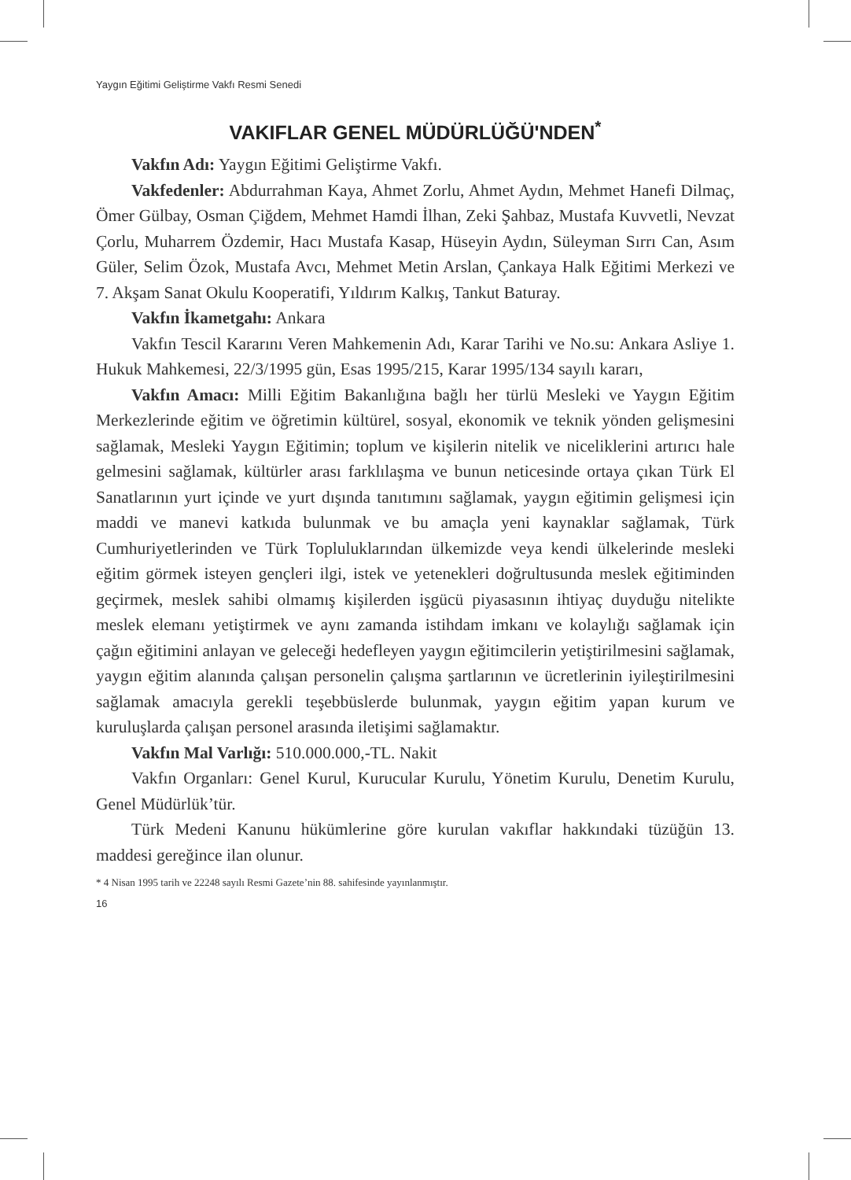Yaygın Eğitimi Geliştirme Vakfı Resmi Senedi
VAKIFLAR GENEL MÜDÜRLÜĞÜ'NDEN<sup>*</sup>
Vakfın Adı: Yaygın Eğitimi Geliştirme Vakfı.
Vakfedenler: Abdurrahman Kaya, Ahmet Zorlu, Ahmet Aydın, Mehmet Hanefi Dilmaç, Ömer Gülbay, Osman Çiğdem, Mehmet Hamdi İlhan, Zeki Şahbaz, Mustafa Kuvvetli, Nevzat Çorlu, Muharrem Özdemir, Hacı Mustafa Kasap, Hüseyin Aydın, Süleyman Sırrı Can, Asım Güler, Selim Özok, Mustafa Avcı, Mehmet Metin Arslan, Çankaya Halk Eğitimi Merkezi ve 7. Akşam Sanat Okulu Kooperatifi, Yıldırım Kalkış, Tankut Baturay.
Vakfın İkametgahı: Ankara
Vakfın Tescil Kararını Veren Mahkemenin Adı, Karar Tarihi ve No.su: Ankara Asliye 1. Hukuk Mahkemesi, 22/3/1995 gün, Esas 1995/215, Karar 1995/134 sayılı kararı,
Vakfın Amacı: Milli Eğitim Bakanlığına bağlı her türlü Mesleki ve Yaygın Eğitim Merkezlerinde eğitim ve öğretimin kültürel, sosyal, ekonomik ve teknik yönden gelişmesini sağlamak, Mesleki Yaygın Eğitimin; toplum ve kişilerin nitelik ve niceliklerini artırıcı hale gelmesini sağlamak, kültürler arası farklılaşma ve bunun neticesinde ortaya çıkan Türk El Sanatlarının yurt içinde ve yurt dışında tanıtımını sağlamak, yaygın eğitimin gelişmesi için maddi ve manevi katkıda bulunmak ve bu amaçla yeni kaynaklar sağlamak, Türk Cumhuriyetlerinden ve Türk Topluluklarından ülkemizde veya kendi ülkelerinde mesleki eğitim görmek isteyen gençleri ilgi, istek ve yetenekleri doğrultusunda meslek eğitiminden geçirmek, meslek sahibi olmamış kişilerden işgücü piyasasının ihtiyaç duyduğu nitelikte meslek elemanı yetiştirmek ve aynı zamanda istihdam imkanı ve kolaylığı sağlamak için çağın eğitimini anlayan ve geleceği hedefleyen yaygın eğitimcilerin yetiştirilmesini sağlamak, yaygın eğitim alanında çalışan personelin çalışma şartlarının ve ücretlerinin iyileştirilmesini sağlamak amacıyla gerekli teşebbüslerde bulunmak, yaygın eğitim yapan kurum ve kuruluşlarda çalışan personel arasında iletişimi sağlamaktır.
Vakfın Mal Varlığı: 510.000.000,-TL. Nakit
Vakfın Organları: Genel Kurul, Kurucular Kurulu, Yönetim Kurulu, Denetim Kurulu, Genel Müdürlük’tür.
Türk Medeni Kanunu hükümlerine göre kurulan vakıflar hakkındaki tüzüğün 13. maddesi gereğince ilan olunur.
* 4 Nisan 1995 tarih ve 22248 sayılı Resmi Gazete’nin 88. sahifesinde yayınlanmıştır.
16